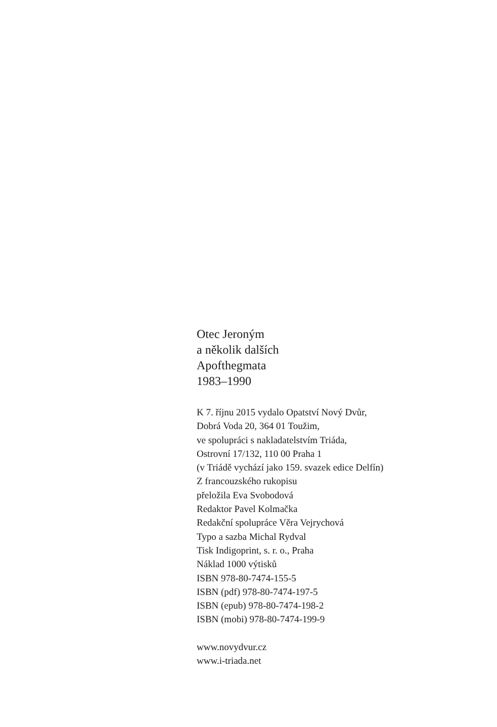Otec Jeroným
a několik dalších
Apofthegmata
1983–1990
K 7. říjnu 2015 vydalo Opatství Nový Dvůr,
Dobrá Voda 20, 364 01 Toužim,
ve spolupráci s nakladatelstvím Triáda,
Ostrovní 17/132, 110 00 Praha 1
(v Triádě vychází jako 159. svazek edice Delfín)
Z francouzského rukopisu
přeložila Eva Svobodová
Redaktor Pavel Kolmačka
Redakční spolupráce Věra Vejrychová
Typo a sazba Michal Rydval
Tisk Indigoprint, s. r. o., Praha
Náklad 1000 výtisků
ISBN 978-80-7474-155-5
ISBN (pdf) 978-80-7474-197-5
ISBN (epub) 978-80-7474-198-2
ISBN (mobi) 978-80-7474-199-9
www.novydvur.cz
www.i-triada.net